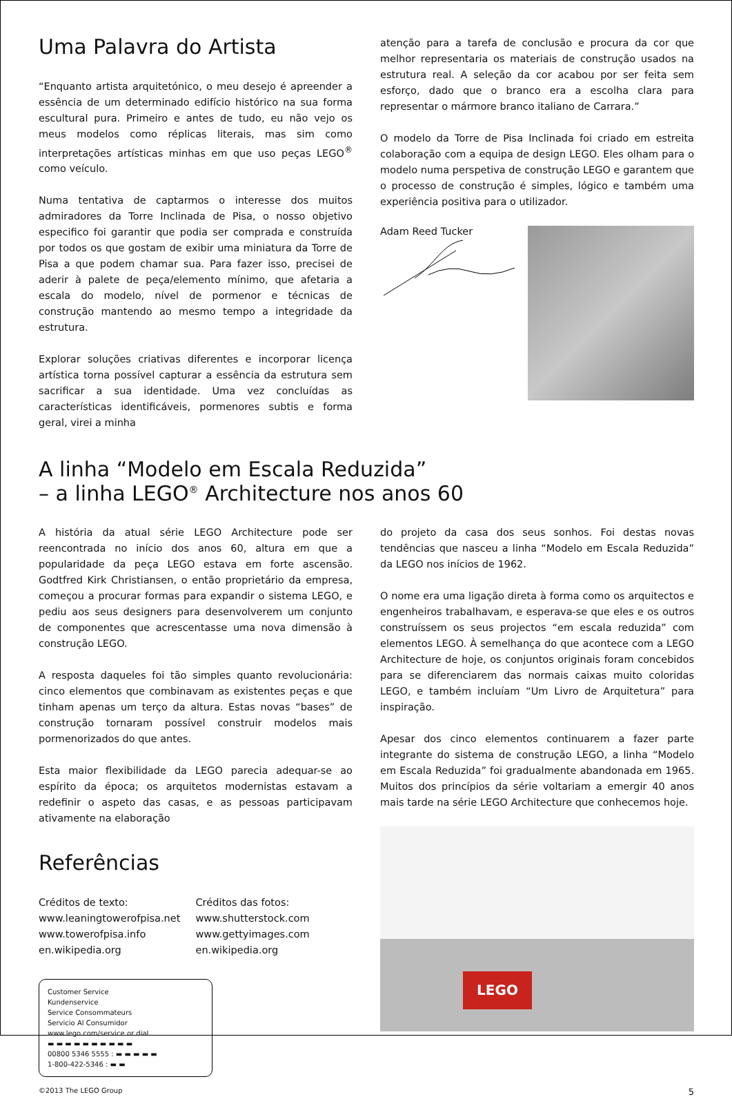Uma Palavra do Artista
“Enquanto artista arquitetónico, o meu desejo é apreender a essência de um determinado edifício histórico na sua forma escultural pura. Primeiro e antes de tudo, eu não vejo os meus modelos como réplicas literais, mas sim como interpretações artísticas minhas em que uso peças LEGO<sup>®</sup> como veículo.
Numa tentativa de captarmos o interesse dos muitos admiradores da Torre Inclinada de Pisa, o nosso objetivo especifico foi garantir que podia ser comprada e construída por todos os que gostam de exibir uma miniatura da Torre de Pisa a que podem chamar sua. Para fazer isso, precisei de aderir à palete de peça/elemento mínimo, que afetaria a escala do modelo, nível de pormenor e técnicas de construção mantendo ao mesmo tempo a integridade da estrutura.
Explorar soluções criativas diferentes e incorporar licença artística torna possível capturar a essência da estrutura sem sacrificar a sua identidade. Uma vez concluídas as características identificáveis, pormenores subtis e forma geral, virei a minha
atenção para a tarefa de conclusão e procura da cor que melhor representaria os materiais de construção usados na estrutura real. A seleção da cor acabou por ser feita sem esforço, dado que o branco era a escolha clara para representar o mármore branco italiano de Carrara.”
O modelo da Torre de Pisa Inclinada foi criado em estreita colaboração com a equipa de design LEGO. Eles olham para o modelo numa perspetiva de construção LEGO e garantem que o processo de construção é simples, lógico e também uma experiência positiva para o utilizador.
Adam Reed Tucker
A linha “Modelo em Escala Reduzida”
– a linha LEGO<sup>®</sup> Architecture nos anos 60
A história da atual série LEGO Architecture pode ser reencontrada no início dos anos 60, altura em que a popularidade da peça LEGO estava em forte ascensão. Godtfred Kirk Christiansen, o então proprietário da empresa, começou a procurar formas para expandir o sistema LEGO, e pediu aos seus designers para desenvolverem um conjunto de componentes que acrescentasse uma nova dimensão à construção LEGO.
A resposta daqueles foi tão simples quanto revolucionária: cinco elementos que combinavam as existentes peças e que tinham apenas um terço da altura. Estas novas “bases” de construção tornaram possível construir modelos mais pormenorizados do que antes.
Esta maior flexibilidade da LEGO parecia adequar-se ao espírito da época; os arquitetos modernistas estavam a redefinir o aspeto das casas, e as pessoas participavam ativamente na elaboração
Referências
Créditos de texto:
www.leaningtowerofpisa.net
www.towerofpisa.info
en.wikipedia.org
Créditos das fotos:
www.shutterstock.com
www.gettyimages.com
en.wikipedia.org
Customer Service
Kundenservice
Service Consommateurs
Servicio Al Consumidor
www.lego.com/service or dial
▬ ▬ ▬ ▬ ▬ ▬ ▬ ▬ ▬ ▬
00800 5346 5555 : ▬ ▬ ▬ ▬ ▬
1-800-422-5346 : ▬ ▬
do projeto da casa dos seus sonhos. Foi destas novas tendências que nasceu a linha “Modelo em Escala Reduzida” da LEGO nos inícios de 1962.
O nome era uma ligação direta à forma como os arquitectos e engenheiros trabalhavam, e esperava-se que eles e os outros construíssem os seus projectos “em escala reduzida” com elementos LEGO. À semelhança do que acontece com a LEGO Architecture de hoje, os conjuntos originais foram concebidos para se diferenciarem das normais caixas muito coloridas LEGO, e também incluíam “Um Livro de Arquitetura” para inspiração.
Apesar dos cinco elementos continuarem a fazer parte integrante do sistema de construção LEGO, a linha “Modelo em Escala Reduzida” foi gradualmente abandonada em 1965. Muitos dos princípios da série voltariam a emergir 40 anos mais tarde na série LEGO Architecture que conhecemos hoje.
LEGO
©2013 The LEGO Group 5